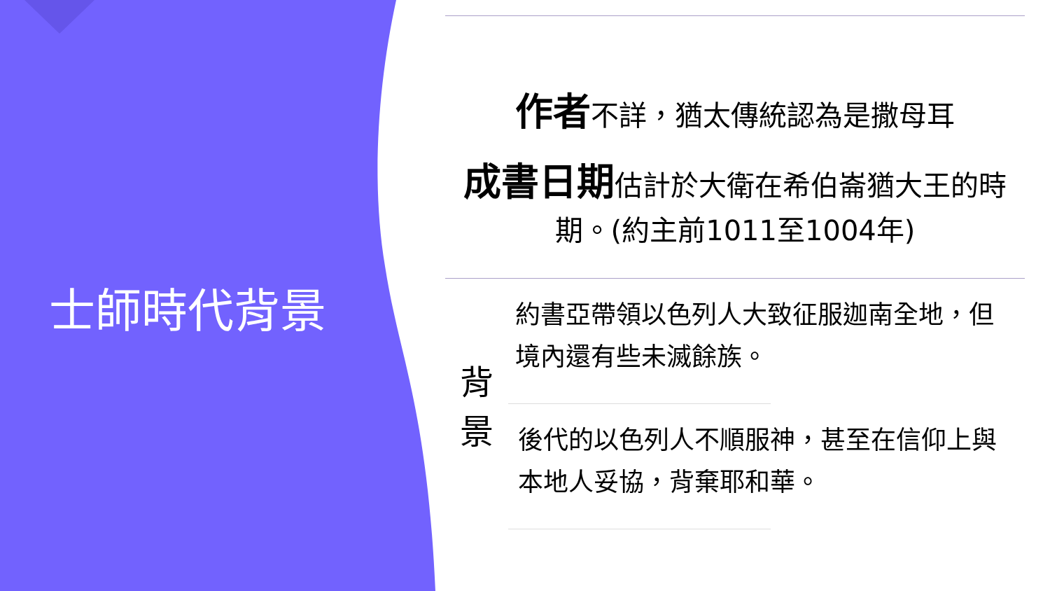士師時代背景
作者不詳，猶太傳統認為是撒母耳
成書日期估計於大衛在希伯崙猶大王的時期。(約主前1011至1004年)
背
景
約書亞帶領以色列人大致征服迦南全地，但境內還有些未滅餘族。
後代的以色列人不順服神，甚至在信仰上與本地人妥協，背棄耶和華。